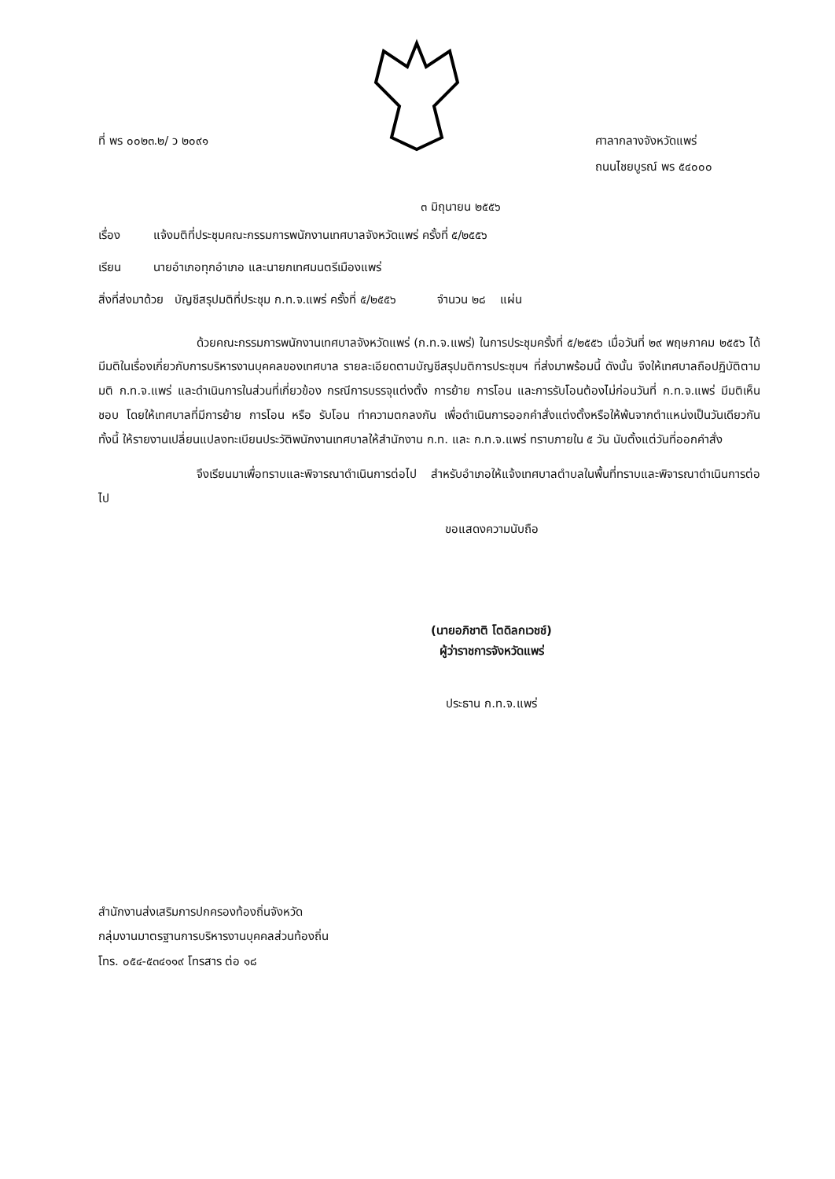ที่ พร ๐๐๒๓.๒/ ว ๒๐๙๑ ศาลากลางจังหวัดแพร่
ถนนไชยบูรณ์ พร ๕๔๐๐๐
๓ มิถุนายน ๒๕๕๖
เรื่อง แจ้งมติที่ประชุมคณะกรรมการพนักงานเทศบาลจังหวัดแพร่ ครั้งที่ ๕/๒๕๕๖
เรียน นายอำเภอทุกอำเภอ และนายกเทศมนตรีเมืองแพร่
สิ่งที่ส่งมาด้วย บัญชีสรุปมติที่ประชุม ก.ท.จ.แพร่ ครั้งที่ ๕/๒๕๕๖ จำนวน ๒๘ แผ่น
ด้วยคณะกรรมการพนักงานเทศบาลจังหวัดแพร่ (ก.ท.จ.แพร่) ในการประชุมครั้งที่ ๕/๒๕๕๖ เมื่อวันที่ ๒๙ พฤษภาคม ๒๕๕๖ ได้มีมติในเรื่องเกี่ยวกับการบริหารงานบุคคลของเทศบาล รายละเอียดตามบัญชีสรุปมติการประชุมฯ ที่ส่งมาพร้อมนี้ ดังนั้น จึงให้เทศบาลถือปฏิบัติตามมติ ก.ท.จ.แพร่ และดำเนินการในส่วนที่เกี่ยวข้อง กรณีการบรรจุแต่งตั้ง การย้าย การโอน และการรับโอนต้องไม่ก่อนวันที่ ก.ท.จ.แพร่ มีมติเห็นชอบ โดยให้เทศบาลที่มีการย้าย การโอน หรือ รับโอน ทำความตกลงกัน เพื่อดำเนินการออกคำสั่งแต่งตั้งหรือให้พ้นจากตำแหน่งเป็นวันเดียวกัน ทั้งนี้ ให้รายงานเปลี่ยนแปลงทะเบียนประวัติพนักงานเทศบาลให้สำนักงาน ก.ท. และ ก.ท.จ.แพร่ ทราบภายใน ๕ วัน นับตั้งแต่วันที่ออกคำสั่ง
จึงเรียนมาเพื่อทราบและพิจารณาดำเนินการต่อไป สำหรับอำเภอให้แจ้งเทศบาลตำบลในพื้นที่ทราบและพิจารณาดำเนินการต่อไป
ขอแสดงความนับถือ
(นายอภิชาติ โตดิลกเวชช์)
ผู้ว่าราชการจังหวัดแพร่
ประธาน ก.ท.จ.แพร่
สำนักงานส่งเสริมการปกครองท้องถิ่นจังหวัด
กลุ่มงานมาตรฐานการบริหารงานบุคคลส่วนท้องถิ่น
โทร. ๐๕๔-๕๓๔๑๑๙ โทรสาร ต่อ ๑๘